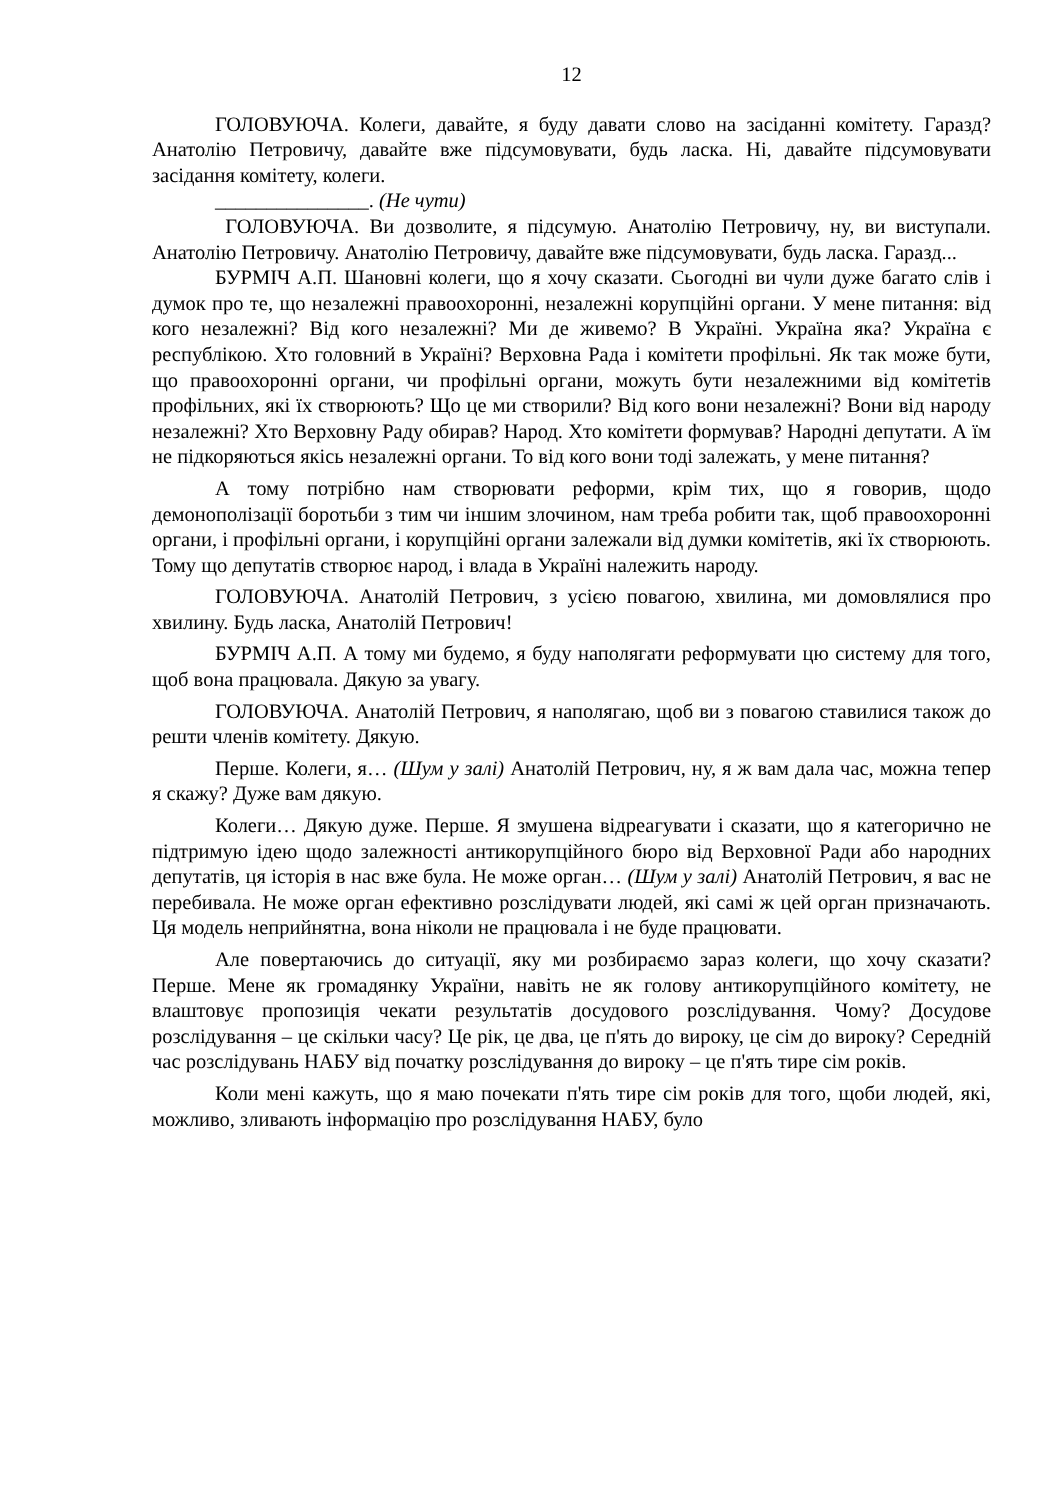12
ГОЛОВУЮЧА. Колеги, давайте, я буду давати слово на засіданні комітету. Гаразд? Анатолію Петровичу, давайте вже підсумовувати, будь ласка. Ні, давайте підсумовувати засідання комітету, колеги.
_______________. (Не чути)
ГОЛОВУЮЧА. Ви дозволите, я підсумую. Анатолію Петровичу, ну, ви виступали. Анатолію Петровичу. Анатолію Петровичу, давайте вже підсумовувати, будь ласка. Гаразд...
БУРМІЧ А.П. Шановні колеги, що я хочу сказати. Сьогодні ви чули дуже багато слів і думок про те, що незалежні правоохоронні, незалежні корупційні органи. У мене питання: від кого незалежні? Від кого незалежні? Ми де живемо? В Україні. Україна яка? Україна є республікою. Хто головний в Україні? Верховна Рада і комітети профільні. Як так може бути, що правоохоронні органи, чи профільні органи, можуть бути незалежними від комітетів профільних, які їх створюють? Що це ми створили? Від кого вони незалежні? Вони від народу незалежні? Хто Верховну Раду обирав? Народ. Хто комітети формував? Народні депутати. А їм не підкоряються якісь незалежні органи. То від кого вони тоді залежать, у мене питання?
А тому потрібно нам створювати реформи, крім тих, що я говорив, щодо демонополізації боротьби з тим чи іншим злочином, нам треба робити так, щоб правоохоронні органи, і профільні органи, і корупційні органи залежали від думки комітетів, які їх створюють. Тому що депутатів створює народ, і влада в Україні належить народу.
ГОЛОВУЮЧА. Анатолій Петрович, з усією повагою, хвилина, ми домовлялися про хвилину. Будь ласка, Анатолій Петрович!
БУРМІЧ А.П. А тому ми будемо, я буду наполягати реформувати цю систему для того, щоб вона працювала. Дякую за увагу.
ГОЛОВУЮЧА. Анатолій Петрович, я наполягаю, щоб ви з повагою ставилися також до решти членів комітету. Дякую.
Перше. Колеги, я… (Шум у залі) Анатолій Петрович, ну, я ж вам дала час, можна тепер я скажу? Дуже вам дякую.
Колеги… Дякую дуже. Перше. Я змушена відреагувати і сказати, що я категорично не підтримую ідею щодо залежності антикорупційного бюро від Верховної Ради або народних депутатів, ця історія в нас вже була. Не може орган… (Шум у залі) Анатолій Петрович, я вас не перебивала. Не може орган ефективно розслідувати людей, які самі ж цей орган призначають. Ця модель неприйнятна, вона ніколи не працювала і не буде працювати.
Але повертаючись до ситуації, яку ми розбираємо зараз колеги, що хочу сказати? Перше. Мене як громадянку України, навіть не як голову антикорупційного комітету, не влаштовує пропозиція чекати результатів досудового розслідування. Чому? Досудове розслідування – це скільки часу? Це рік, це два, це п'ять до вироку, це сім до вироку? Середній час розслідувань НАБУ від початку розслідування до вироку – це п'ять тире сім років.
Коли мені кажуть, що я маю почекати п'ять тире сім років для того, щоби людей, які, можливо, зливають інформацію про розслідування НАБУ, було